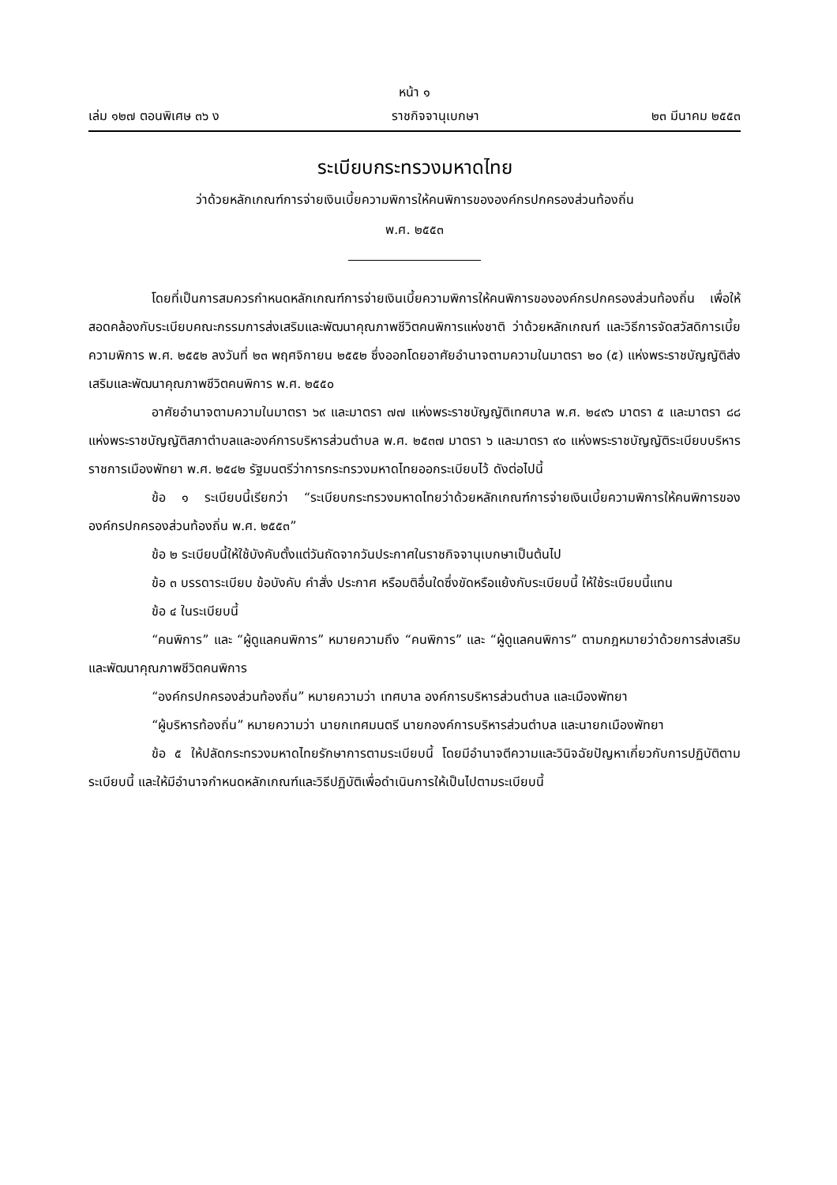หน้า ๑
เล่ม ๑๒๗ ตอนพิเศษ ๓๖ ง ราชกิจจานุเบกษา ๒๓ มีนาคม ๒๕๕๓
ระเบียบกระทรวงมหาดไทย
ว่าด้วยหลักเกณฑ์การจ่ายเงินเบี้ยความพิการให้คนพิการขององค์กรปกครองส่วนท้องถิ่น
พ.ศ. ๒๕๕๓
โดยที่เป็นการสมควรกำหนดหลักเกณฑ์การจ่ายเงินเบี้ยความพิการให้คนพิการขององค์กรปกครองส่วนท้องถิ่น เพื่อให้สอดคล้องกับระเบียบคณะกรรมการส่งเสริมและพัฒนาคุณภาพชีวิตคนพิการแห่งชาติ ว่าด้วยหลักเกณฑ์ และวิธีการจัดสวัสดิการเบี้ยความพิการ พ.ศ. ๒๕๕๒ ลงวันที่ ๒๓ พฤศจิกายน ๒๕๕๒ ซึ่งออกโดยอาศัยอำนาจตามความในมาตรา ๒๐ (๕) แห่งพระราชบัญญัติส่งเสริมและพัฒนาคุณภาพชีวิตคนพิการ พ.ศ. ๒๕๕๐
อาศัยอำนาจตามความในมาตรา ๖๙ และมาตรา ๗๗ แห่งพระราชบัญญัติเทศบาล พ.ศ. ๒๔๙๖ มาตรา ๕ และมาตรา ๘๘ แห่งพระราชบัญญัติสภาตำบลและองค์การบริหารส่วนตำบล พ.ศ. ๒๕๓๗ มาตรา ๖ และมาตรา ๙๐ แห่งพระราชบัญญัติระเบียบบริหารราชการเมืองพัทยา พ.ศ. ๒๕๔๒ รัฐมนตรีว่าการกระทรวงมหาดไทยออกระเบียบไว้ ดังต่อไปนี้
ข้อ ๑ ระเบียบนี้เรียกว่า “ระเบียบกระทรวงมหาดไทยว่าด้วยหลักเกณฑ์การจ่ายเงินเบี้ยความพิการให้คนพิการขององค์กรปกครองส่วนท้องถิ่น พ.ศ. ๒๕๕๓”
ข้อ ๒ ระเบียบนี้ให้ใช้บังคับตั้งแต่วันถัดจากวันประกาศในราชกิจจานุเบกษาเป็นต้นไป
ข้อ ๓ บรรดาระเบียบ ข้อบังคับ คำสั่ง ประกาศ หรือมติอื่นใดซึ่งขัดหรือแย้งกับระเบียบนี้ ให้ใช้ระเบียบนี้แทน
ข้อ ๔ ในระเบียบนี้
“คนพิการ” และ “ผู้ดูแลคนพิการ” หมายความถึง “คนพิการ” และ “ผู้ดูแลคนพิการ” ตามกฎหมายว่าด้วยการส่งเสริมและพัฒนาคุณภาพชีวิตคนพิการ
“องค์กรปกครองส่วนท้องถิ่น” หมายความว่า เทศบาล องค์การบริหารส่วนตำบล และเมืองพัทยา
“ผู้บริหารท้องถิ่น” หมายความว่า นายกเทศมนตรี นายกองค์การบริหารส่วนตำบล และนายกเมืองพัทยา
ข้อ ๕ ให้ปลัดกระทรวงมหาดไทยรักษาการตามระเบียบนี้ โดยมีอำนาจตีความและวินิจฉัยปัญหาเกี่ยวกับการปฏิบัติตามระเบียบนี้ และให้มีอำนาจกำหนดหลักเกณฑ์และวิธีปฏิบัติเพื่อดำเนินการให้เป็นไปตามระเบียบนี้